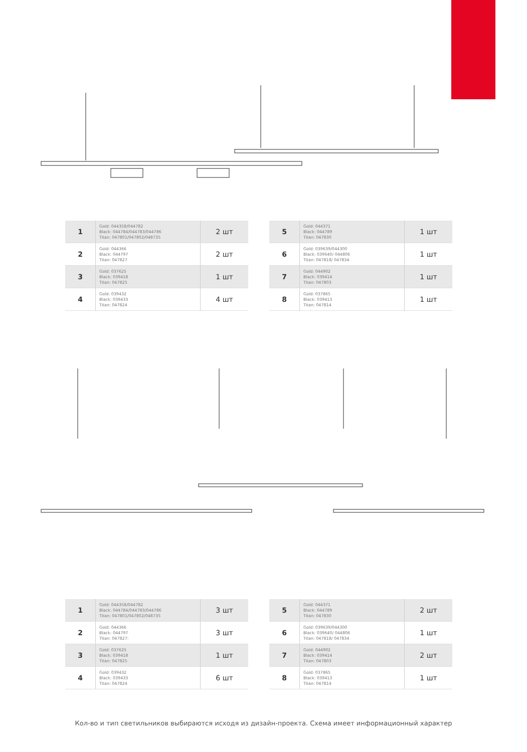| 1 | Gold: 044358/044782 Black: 044784/044783/044786 Titan: 047801/047802/048735 | 2 шт |
| 2 | Gold: 044366 Black: 044797 Titan: 047827 | 2 шт |
| 3 | Gold: 037625 Black: 039418 Titan: 047825 | 1 шт |
| 4 | Gold: 039432 Black: 039433 Titan: 047824 | 4 шт |
| 5 | Gold: 044371 Black: 044789 Titan: 047830 | 1 шт |
| 6 | Gold: 039639/044300 Black: 039640/ 044806 Titan: 047818/ 047834 | 1 шт |
| 7 | Gold: 044902 Black: 039414 Titan: 047803 | 1 шт |
| 8 | Gold: 037865 Black: 039413 Titan: 047814 | 1 шт |
| 1 | Gold: 044358/044782 Black: 044784/044783/044786 Titan: 047801/047802/048735 | 3 шт |
| 2 | Gold: 044366 Black: 044797 Titan: 047827: | 3 шт |
| 3 | Gold: 037625 Black: 039418 Titan: 047825 | 1 шт |
| 4 | Gold: 039432 Black: 039433 Titan: 047824 | 6 шт |
| 5 | Gold: 044371 Black: 044789 Titan: 047830 | 2 шт |
| 6 | Gold: 039639/044300 Black: 039640/ 044806 Titan: 047818/ 047834 | 1 шт |
| 7 | Gold: 044902 Black: 039414 Titan: 047803 | 2 шт |
| 8 | Gold: 037865 Black: 039413 Titan: 047814 | 1 шт |
Кол-во и тип светильников выбираются исходя из дизайн-проекта. Схема имеет информационный характер